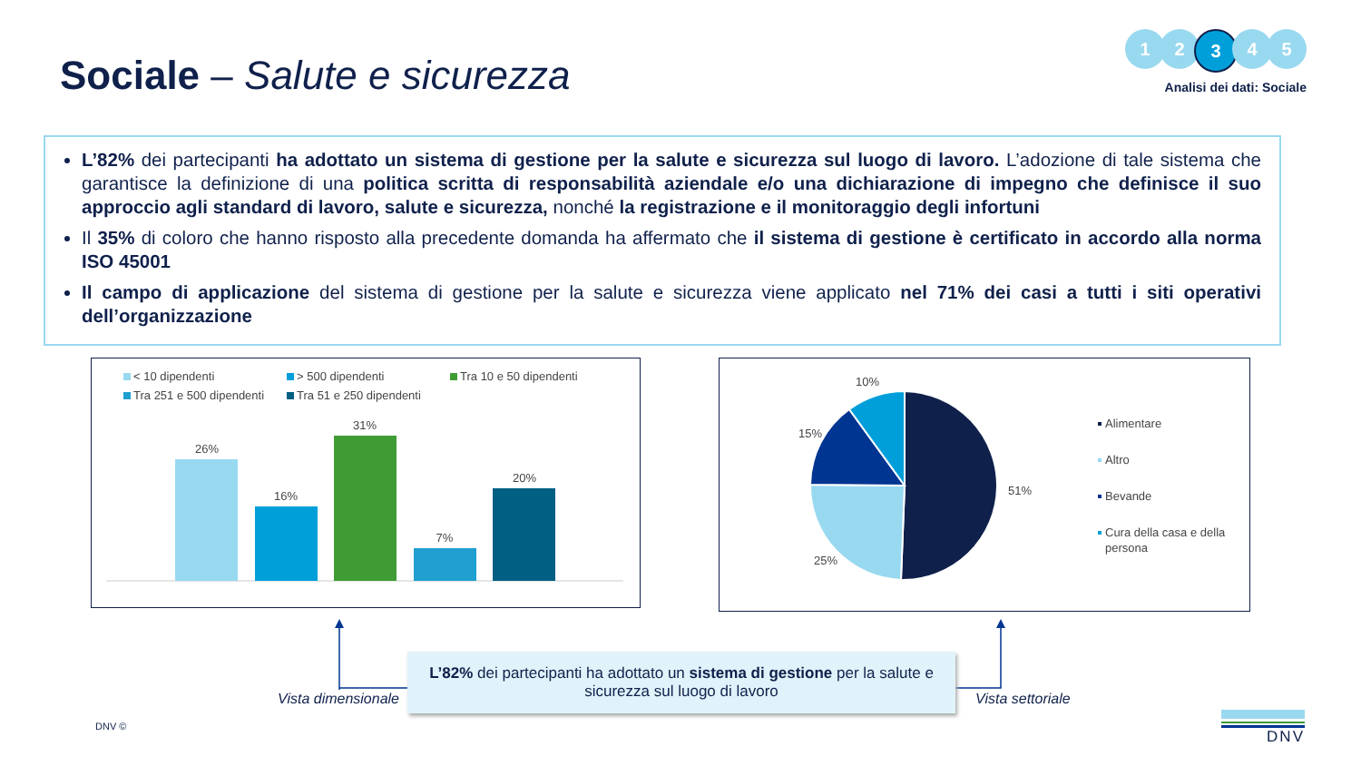Sociale – Salute e sicurezza
1 2 3 4 5
Analisi dei dati: Sociale
L’82% dei partecipanti ha adottato un sistema di gestione per la salute e sicurezza sul luogo di lavoro. L’adozione di tale sistema che garantisce la definizione di una politica scritta di responsabilità aziendale e/o una dichiarazione di impegno che definisce il suo approccio agli standard di lavoro, salute e sicurezza, nonché la registrazione e il monitoraggio degli infortuni
Il 35% di coloro che hanno risposto alla precedente domanda ha affermato che il sistema di gestione è certificato in accordo alla norma ISO 45001
Il campo di applicazione del sistema di gestione per la salute e sicurezza viene applicato nel 71% dei casi a tutti i siti operativi dell’organizzazione
< 10 dipendenti > 500 dipendenti Tra 10 e 50 dipendenti Tra 251 e 500 dipendenti Tra 51 e 250 dipendenti
26%
16%
31%
7%
20%
51%
25%
15%
10%
Alimentare
Altro
Bevande
Cura della casa e della
persona
L’82% dei partecipanti ha adottato un sistema di gestione per la salute e sicurezza sul luogo di lavoro
Vista dimensionale Vista settoriale
DNV © DNV